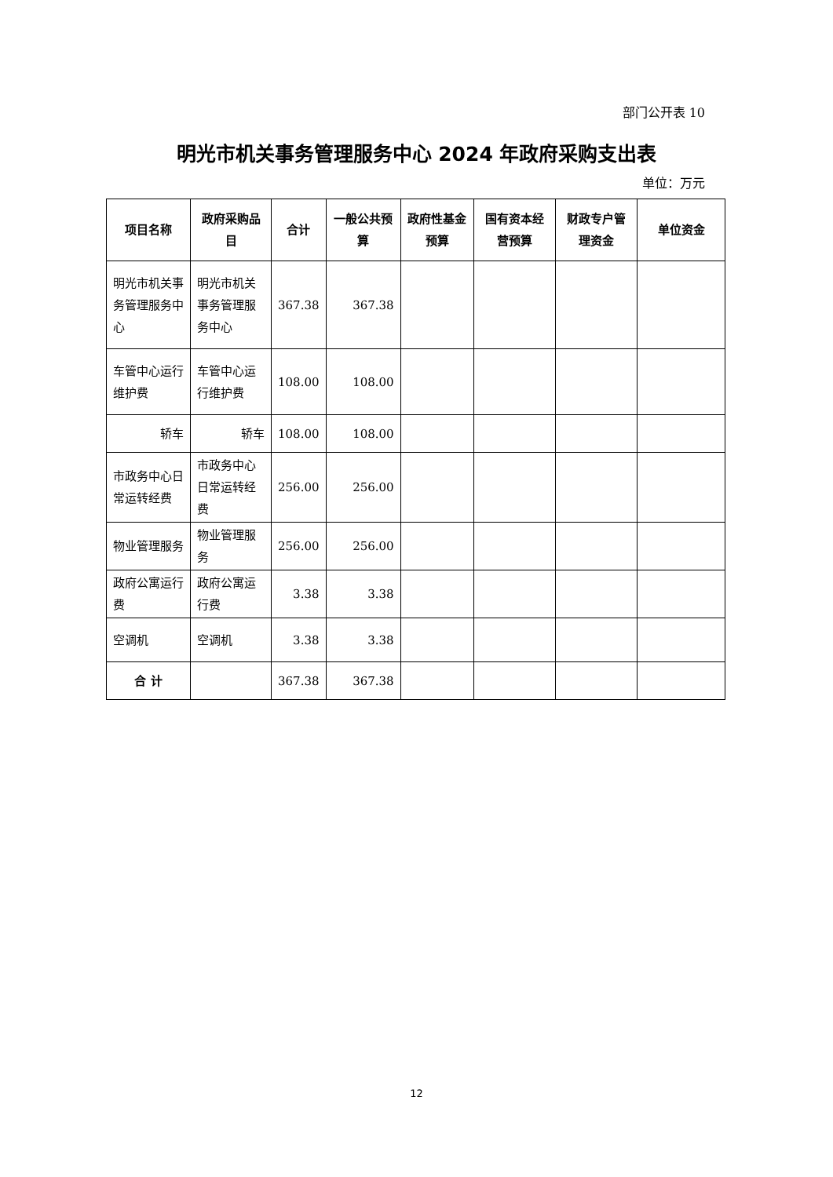部门公开表 10
明光市机关事务管理服务中心 2024 年政府采购支出表
单位：万元
| 项目名称 | 政府采购品目 | 合计 | 一般公共预算 | 政府性基金预算 | 国有资本经营预算 | 财政专户管理资金 | 单位资金 |
| --- | --- | --- | --- | --- | --- | --- | --- |
| 明光市机关事务管理服务中心 | 明光市机关事务管理服务中心 | 367.38 | 367.38 | | | | |
| 车管中心运行维护费 | 车管中心运行维护费 | 108.00 | 108.00 | | | | |
| 轿车 | 轿车 | 108.00 | 108.00 | | | | |
| 市政务中心日常运转经费 | 市政务中心日常运转经费 | 256.00 | 256.00 | | | | |
| 物业管理服务 | 物业管理服务 | 256.00 | 256.00 | | | | |
| 政府公寓运行费 | 政府公寓运行费 | 3.38 | 3.38 | | | | |
| 空调机 | 空调机 | 3.38 | 3.38 | | | | |
| 合 计 | | 367.38 | 367.38 | | | | |
12